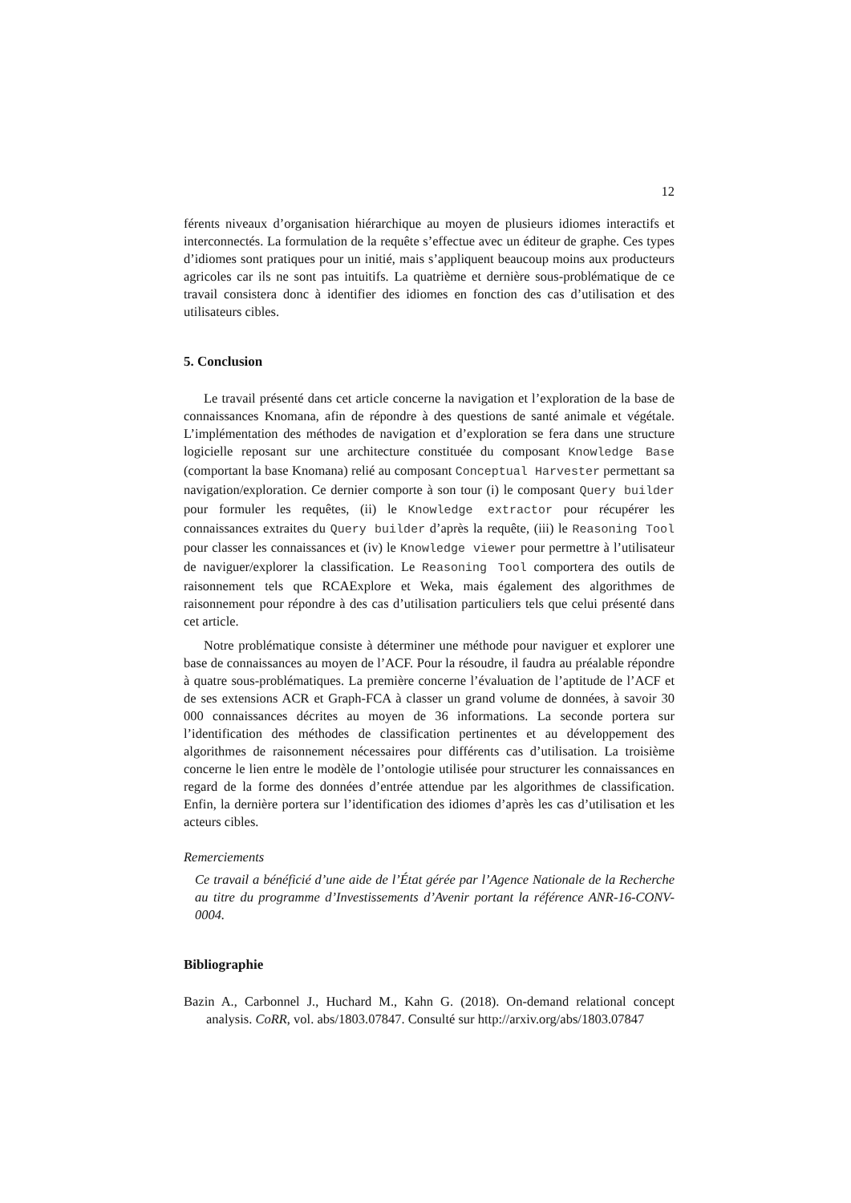12
férents niveaux d’organisation hiérarchique au moyen de plusieurs idiomes interactifs et interconnectés. La formulation de la requête s’effectue avec un éditeur de graphe. Ces types d’idiomes sont pratiques pour un initié, mais s’appliquent beaucoup moins aux producteurs agricoles car ils ne sont pas intuitifs. La quatrième et dernière sous-problématique de ce travail consistera donc à identifier des idiomes en fonction des cas d’utilisation et des utilisateurs cibles.
5. Conclusion
Le travail présenté dans cet article concerne la navigation et l’exploration de la base de connaissances Knomana, afin de répondre à des questions de santé animale et végétale. L’implémentation des méthodes de navigation et d’exploration se fera dans une structure logicielle reposant sur une architecture constituée du composant Knowledge Base (comportant la base Knomana) relié au composant Conceptual Harvester permettant sa navigation/exploration. Ce dernier comporte à son tour (i) le composant Query builder pour formuler les requêtes, (ii) le Knowledge extractor pour récupérer les connaissances extraites du Query builder d’après la requête, (iii) le Reasoning Tool pour classer les connaissances et (iv) le Knowledge viewer pour permettre à l’utilisateur de naviguer/explorer la classification. Le Reasoning Tool comportera des outils de raisonnement tels que RCAExplore et Weka, mais également des algorithmes de raisonnement pour répondre à des cas d’utilisation particuliers tels que celui présenté dans cet article.
Notre problématique consiste à déterminer une méthode pour naviguer et explorer une base de connaissances au moyen de l’ACF. Pour la résoudre, il faudra au préalable répondre à quatre sous-problématiques. La première concerne l’évaluation de l’aptitude de l’ACF et de ses extensions ACR et Graph-FCA à classer un grand volume de données, à savoir 30 000 connaissances décrites au moyen de 36 informations. La seconde portera sur l’identification des méthodes de classification pertinentes et au développement des algorithmes de raisonnement nécessaires pour différents cas d’utilisation. La troisième concerne le lien entre le modèle de l’ontologie utilisée pour structurer les connaissances en regard de la forme des données d’entrée attendue par les algorithmes de classification. Enfin, la dernière portera sur l’identification des idiomes d’après les cas d’utilisation et les acteurs cibles.
Remerciements
Ce travail a bénéficié d’une aide de l’État gérée par l’Agence Nationale de la Recherche au titre du programme d’Investissements d’Avenir portant la référence ANR-16-CONV-0004.
Bibliographie
Bazin A., Carbonnel J., Huchard M., Kahn G. (2018). On-demand relational concept analysis. CoRR, vol. abs/1803.07847. Consulté sur http://arxiv.org/abs/1803.07847